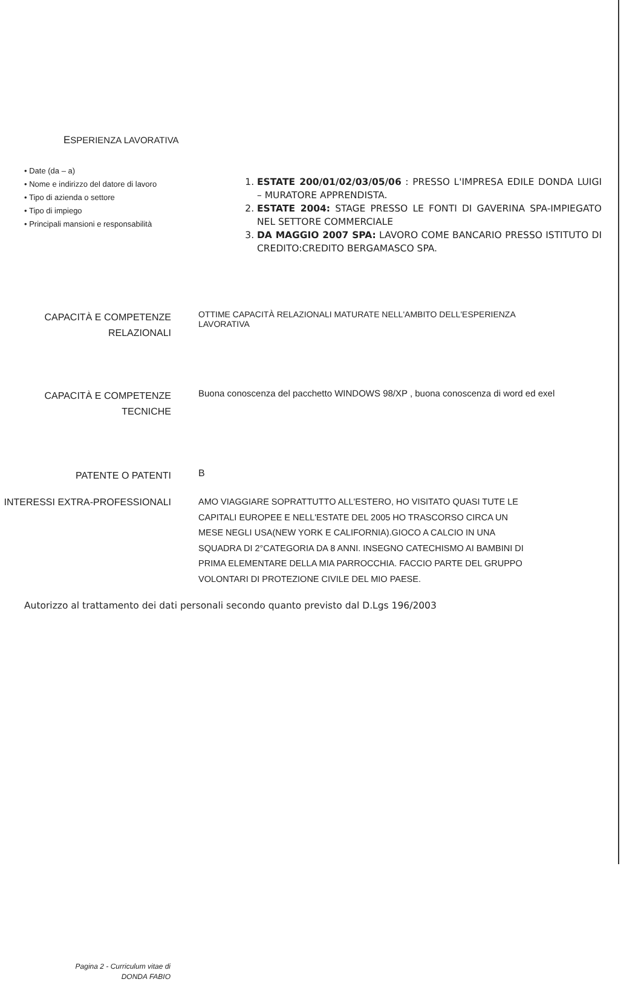ESPERIENZA LAVORATIVA
• Date (da – a)
• Nome e indirizzo del datore di lavoro
• Tipo di azienda o settore
• Tipo di impiego
• Principali mansioni e responsabilità
1. ESTATE 200/01/02/03/05/06 : PRESSO L'IMPRESA EDILE DONDA LUIGI – MURATORE APPRENDISTA.
2. ESTATE 2004: STAGE PRESSO LE FONTI DI GAVERINA SPA-IMPIEGATO NEL SETTORE COMMERCIALE
3. DA MAGGIO 2007 SPA: LAVORO COME BANCARIO PRESSO ISTITUTO DI CREDITO:CREDITO BERGAMASCO SPA.
CAPACITÀ E COMPETENZE
RELAZIONALI
OTTIME CAPACITÀ RELAZIONALI MATURATE NELL'AMBITO DELL'ESPERIENZA LAVORATIVA
CAPACITÀ E COMPETENZE
TECNICHE
Buona conoscenza del pacchetto WINDOWS 98/XP , buona conoscenza di word ed exel
PATENTE O PATENTI
B
INTERESSI EXTRA-PROFESSIONALI
AMO VIAGGIARE SOPRATTUTTO ALL'ESTERO, HO VISITATO QUASI TUTE LE CAPITALI EUROPEE E NELL'ESTATE DEL 2005 HO TRASCORSO CIRCA UN MESE NEGLI USA(NEW YORK E CALIFORNIA).GIOCO A CALCIO IN UNA SQUADRA DI 2°CATEGORIA DA 8 ANNI. INSEGNO CATECHISMO AI BAMBINI DI PRIMA ELEMENTARE DELLA MIA PARROCCHIA. FACCIO PARTE DEL GRUPPO VOLONTARI DI PROTEZIONE CIVILE DEL MIO PAESE.
Autorizzo al trattamento dei dati personali secondo quanto previsto dal D.Lgs 196/2003
Pagina 2 - Curriculum vitae di
DONDA FABIO